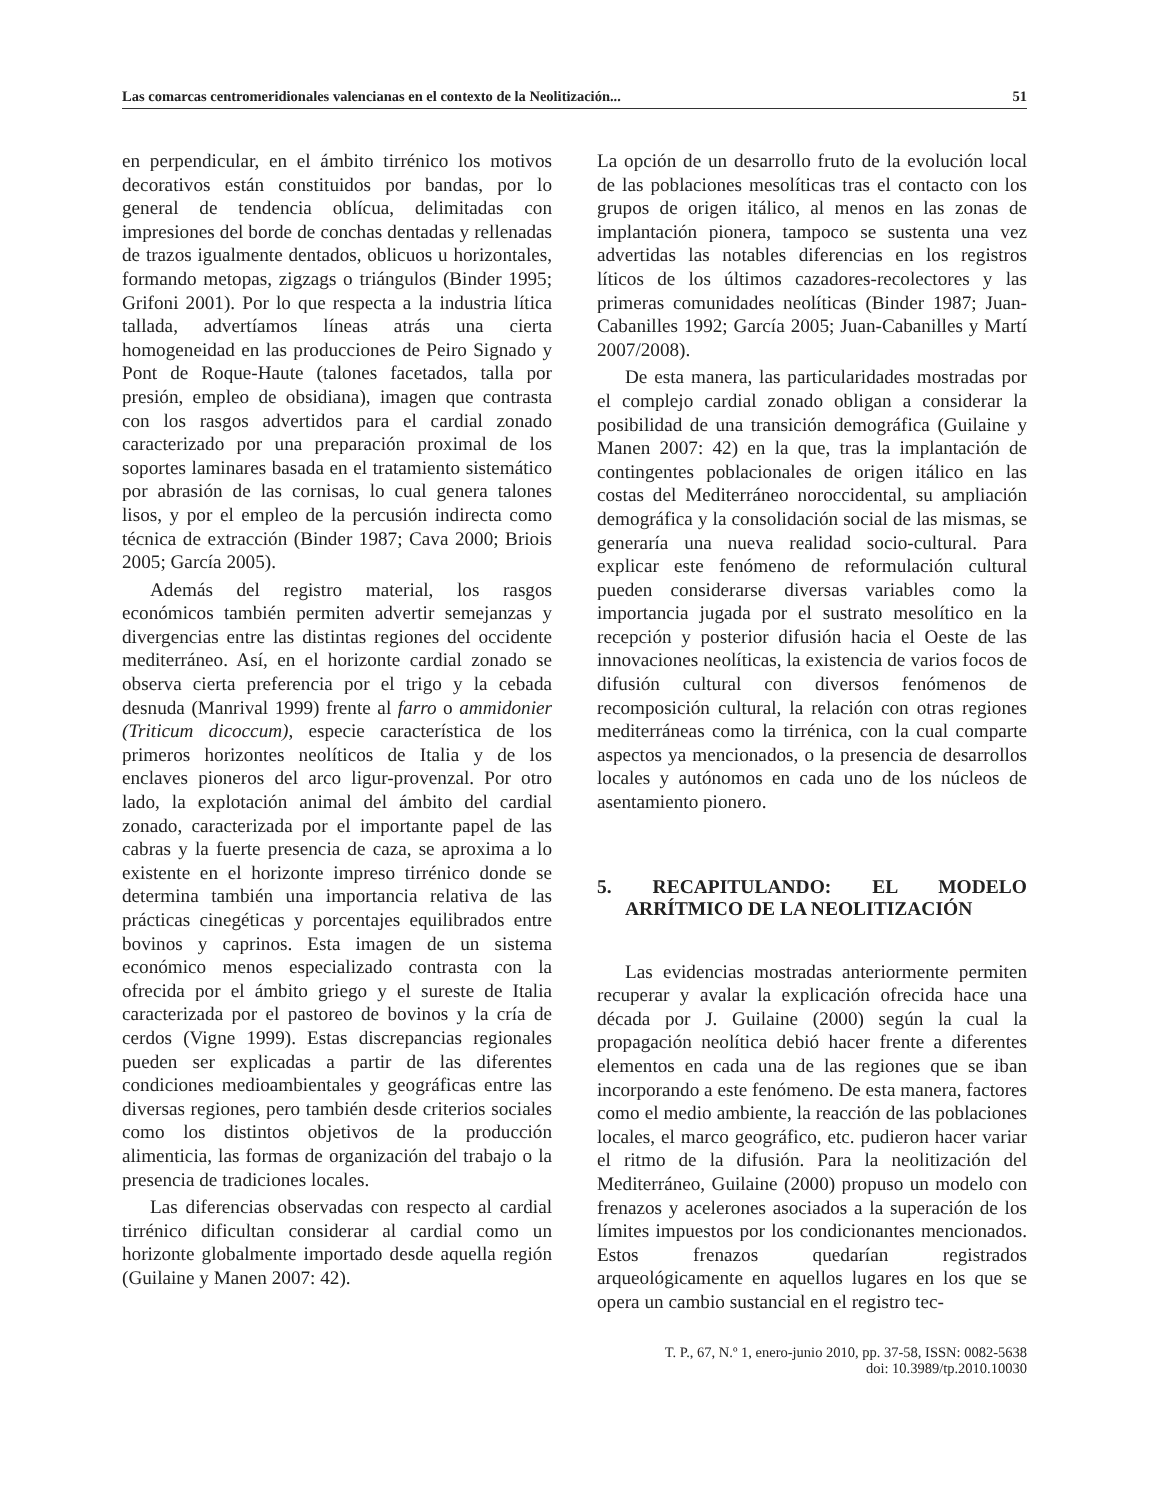Las comarcas centromeridionales valencianas en el contexto de la Neolitización... 51
en perpendicular, en el ámbito tirrénico los motivos decorativos están constituidos por bandas, por lo general de tendencia oblícua, delimitadas con impresiones del borde de conchas dentadas y rellenadas de trazos igualmente dentados, oblicuos u horizontales, formando metopas, zigzags o triángulos (Binder 1995; Grifoni 2001). Por lo que respecta a la industria lítica tallada, advertíamos líneas atrás una cierta homogeneidad en las producciones de Peiro Signado y Pont de Roque-Haute (talones facetados, talla por presión, empleo de obsidiana), imagen que contrasta con los rasgos advertidos para el cardial zonado caracterizado por una preparación proximal de los soportes laminares basada en el tratamiento sistemático por abrasión de las cornisas, lo cual genera talones lisos, y por el empleo de la percusión indirecta como técnica de extracción (Binder 1987; Cava 2000; Briois 2005; García 2005).
Además del registro material, los rasgos económicos también permiten advertir semejanzas y divergencias entre las distintas regiones del occidente mediterráneo. Así, en el horizonte cardial zonado se observa cierta preferencia por el trigo y la cebada desnuda (Manrival 1999) frente al farro o ammidonier (Triticum dicoccum), especie característica de los primeros horizontes neolíticos de Italia y de los enclaves pioneros del arco ligur-provenzal. Por otro lado, la explotación animal del ámbito del cardial zonado, caracterizada por el importante papel de las cabras y la fuerte presencia de caza, se aproxima a lo existente en el horizonte impreso tirrénico donde se determina también una importancia relativa de las prácticas cinegéticas y porcentajes equilibrados entre bovinos y caprinos. Esta imagen de un sistema económico menos especializado contrasta con la ofrecida por el ámbito griego y el sureste de Italia caracterizada por el pastoreo de bovinos y la cría de cerdos (Vigne 1999). Estas discrepancias regionales pueden ser explicadas a partir de las diferentes condiciones medioambientales y geográficas entre las diversas regiones, pero también desde criterios sociales como los distintos objetivos de la producción alimenticia, las formas de organización del trabajo o la presencia de tradiciones locales.
Las diferencias observadas con respecto al cardial tirrénico dificultan considerar al cardial como un horizonte globalmente importado desde aquella región (Guilaine y Manen 2007: 42).
La opción de un desarrollo fruto de la evolución local de las poblaciones mesolíticas tras el contacto con los grupos de origen itálico, al menos en las zonas de implantación pionera, tampoco se sustenta una vez advertidas las notables diferencias en los registros líticos de los últimos cazadores-recolectores y las primeras comunidades neolíticas (Binder 1987; Juan-Cabanilles 1992; García 2005; Juan-Cabanilles y Martí 2007/2008).
De esta manera, las particularidades mostradas por el complejo cardial zonado obligan a considerar la posibilidad de una transición demográfica (Guilaine y Manen 2007: 42) en la que, tras la implantación de contingentes poblacionales de origen itálico en las costas del Mediterráneo noroccidental, su ampliación demográfica y la consolidación social de las mismas, se generaría una nueva realidad socio-cultural. Para explicar este fenómeno de reformulación cultural pueden considerarse diversas variables como la importancia jugada por el sustrato mesolítico en la recepción y posterior difusión hacia el Oeste de las innovaciones neolíticas, la existencia de varios focos de difusión cultural con diversos fenómenos de recomposición cultural, la relación con otras regiones mediterráneas como la tirrénica, con la cual comparte aspectos ya mencionados, o la presencia de desarrollos locales y autónomos en cada uno de los núcleos de asentamiento pionero.
5. RECAPITULANDO: EL MODELO ARRÍTMICO DE LA NEOLITIZACIÓN
Las evidencias mostradas anteriormente permiten recuperar y avalar la explicación ofrecida hace una década por J. Guilaine (2000) según la cual la propagación neolítica debió hacer frente a diferentes elementos en cada una de las regiones que se iban incorporando a este fenómeno. De esta manera, factores como el medio ambiente, la reacción de las poblaciones locales, el marco geográfico, etc. pudieron hacer variar el ritmo de la difusión. Para la neolitización del Mediterráneo, Guilaine (2000) propuso un modelo con frenazos y acelerones asociados a la superación de los límites impuestos por los condicionantes mencionados. Estos frenazos quedarían registrados arqueológicamente en aquellos lugares en los que se opera un cambio sustancial en el registro tec-
T. P., 67, N.º 1, enero-junio 2010, pp. 37-58, ISSN: 0082-5638
doi: 10.3989/tp.2010.10030